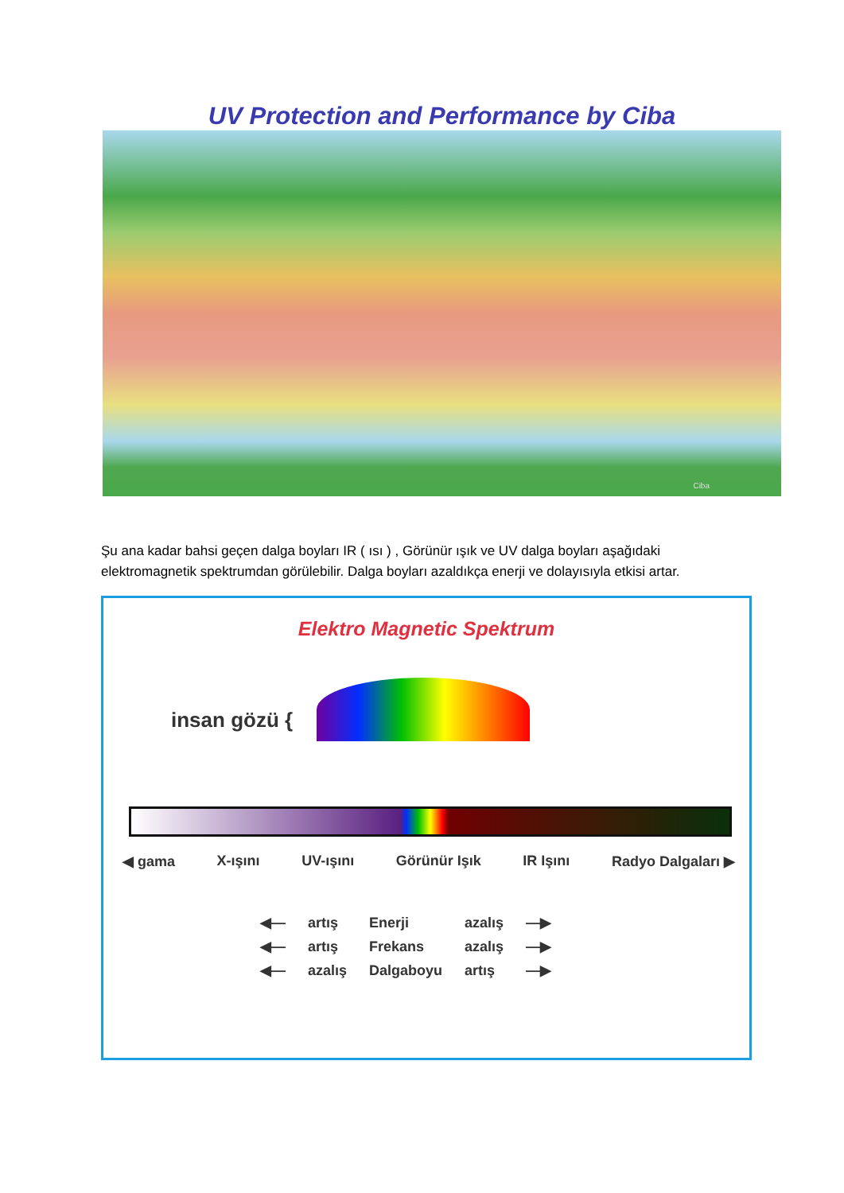UV Protection and Performance by Ciba
Ciba
Şu ana kadar bahsi geçen dalga boyları IR ( ısı ) , Görünür ışık ve UV dalga boyları aşağıdaki elektromagnetik spektrumdan görülebilir. Dalga boyları azaldıkça enerji ve dolayısıyla etkisi artar.
Elektro Magnetic Spektrum
insan gözü {
◀ gama X-ışını UV-ışını Görünür Işık IR Işını Radyo Dalgaları ▶
| ◀— | artış | Enerji | azalış | —▶ |
| ◀— | artış | Frekans | azalış | —▶ |
| ◀— | azalış | Dalgaboyu | artış | —▶ |